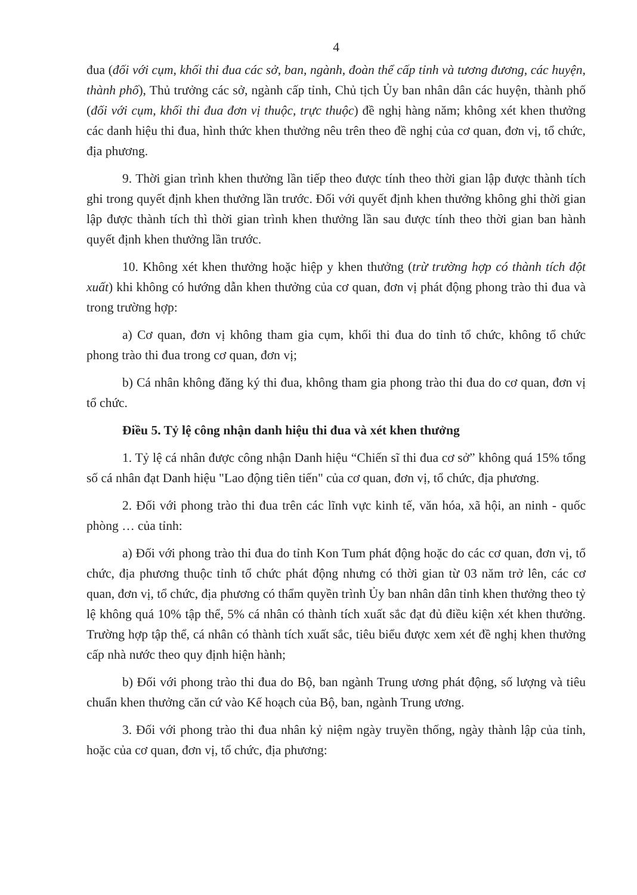4
đua (đối với cụm, khối thi đua các sở, ban, ngành, đoàn thể cấp tỉnh và tương đương, các huyện, thành phố), Thủ trưởng các sở, ngành cấp tỉnh, Chủ tịch Ủy ban nhân dân các huyện, thành phố (đối với cụm, khối thi đua đơn vị thuộc, trực thuộc) đề nghị hàng năm; không xét khen thưởng các danh hiệu thi đua, hình thức khen thưởng nêu trên theo đề nghị của cơ quan, đơn vị, tổ chức, địa phương.
9. Thời gian trình khen thưởng lần tiếp theo được tính theo thời gian lập được thành tích ghi trong quyết định khen thưởng lần trước. Đối với quyết định khen thưởng không ghi thời gian lập được thành tích thì thời gian trình khen thưởng lần sau được tính theo thời gian ban hành quyết định khen thưởng lần trước.
10. Không xét khen thưởng hoặc hiệp y khen thưởng (trừ trường hợp có thành tích đột xuất) khi không có hướng dẫn khen thưởng của cơ quan, đơn vị phát động phong trào thi đua và trong trường hợp:
a) Cơ quan, đơn vị không tham gia cụm, khối thi đua do tỉnh tổ chức, không tổ chức phong trào thi đua trong cơ quan, đơn vị;
b) Cá nhân không đăng ký thi đua, không tham gia phong trào thi đua do cơ quan, đơn vị tổ chức.
Điều 5. Tỷ lệ công nhận danh hiệu thi đua và xét khen thưởng
1. Tỷ lệ cá nhân được công nhận Danh hiệu “Chiến sĩ thi đua cơ sở” không quá 15% tổng số cá nhân đạt Danh hiệu "Lao động tiên tiến" của cơ quan, đơn vị, tổ chức, địa phương.
2. Đối với phong trào thi đua trên các lĩnh vực kinh tế, văn hóa, xã hội, an ninh - quốc phòng … của tỉnh:
a) Đối với phong trào thi đua do tỉnh Kon Tum phát động hoặc do các cơ quan, đơn vị, tổ chức, địa phương thuộc tỉnh tổ chức phát động nhưng có thời gian từ 03 năm trở lên, các cơ quan, đơn vị, tổ chức, địa phương có thẩm quyền trình Ủy ban nhân dân tỉnh khen thưởng theo tỷ lệ không quá 10% tập thể, 5% cá nhân có thành tích xuất sắc đạt đủ điều kiện xét khen thưởng. Trường hợp tập thể, cá nhân có thành tích xuất sắc, tiêu biểu được xem xét đề nghị khen thưởng cấp nhà nước theo quy định hiện hành;
b) Đối với phong trào thi đua do Bộ, ban ngành Trung ương phát động, số lượng và tiêu chuẩn khen thưởng căn cứ vào Kế hoạch của Bộ, ban, ngành Trung ương.
3. Đối với phong trào thi đua nhân kỷ niệm ngày truyền thống, ngày thành lập của tỉnh, hoặc của cơ quan, đơn vị, tổ chức, địa phương: